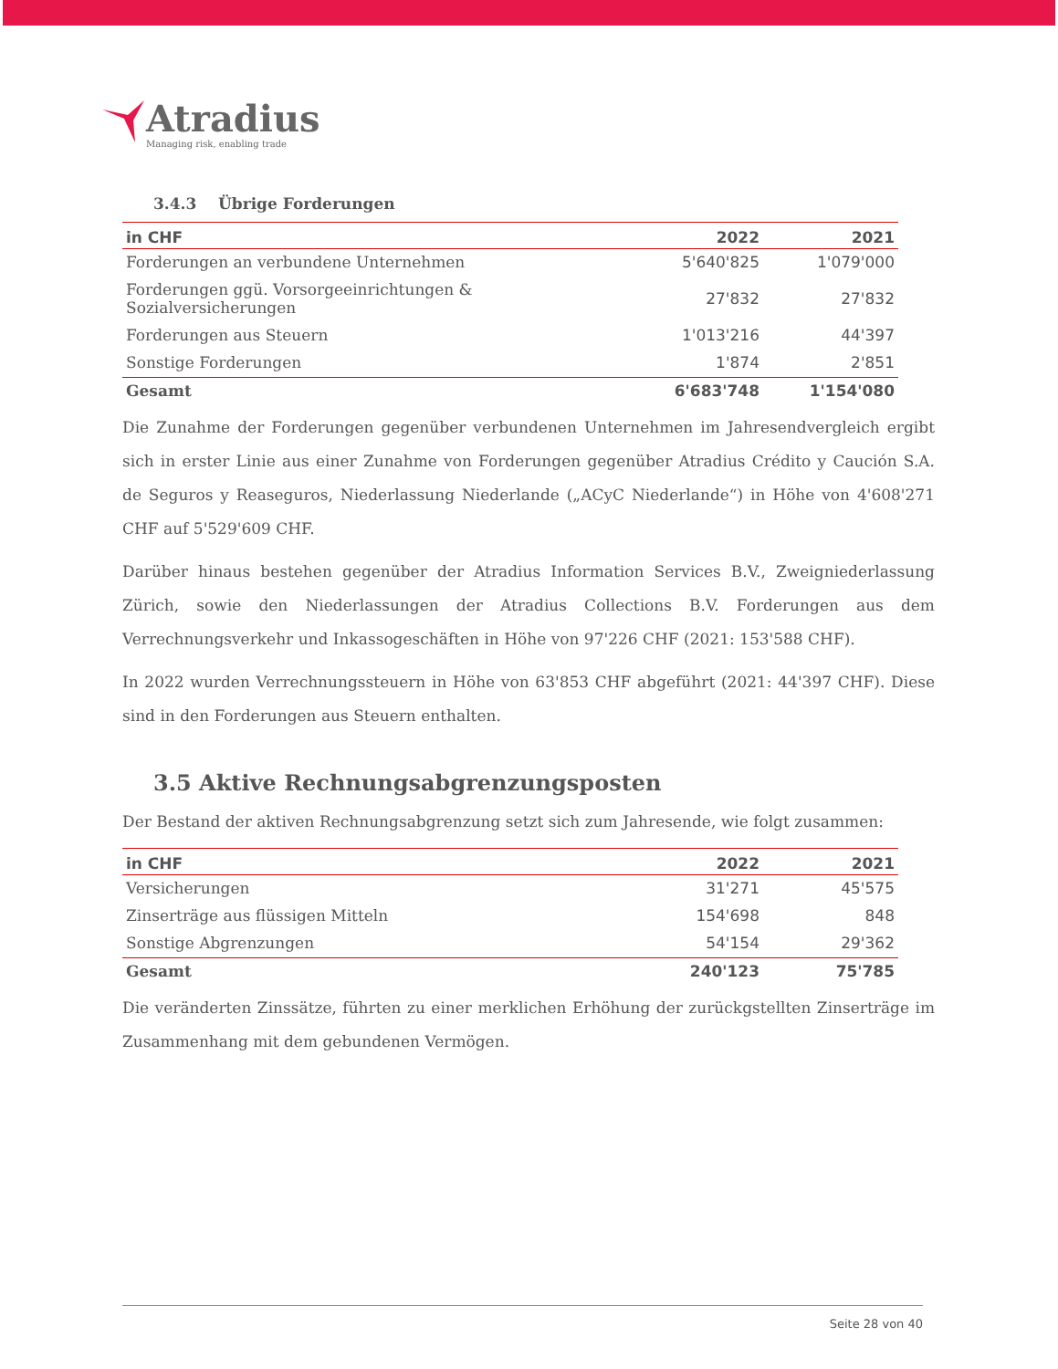Atradius
Managing risk, enabling trade
3.4.3 Übrige Forderungen
| in CHF | 2022 | 2021 |
| --- | --- | --- |
| Forderungen an verbundene Unternehmen | 5'640'825 | 1'079'000 |
| Forderungen ggü. Vorsorgeeinrichtungen & Sozialversicherungen | 27'832 | 27'832 |
| Forderungen aus Steuern | 1'013'216 | 44'397 |
| Sonstige Forderungen | 1'874 | 2'851 |
| Gesamt | 6'683'748 | 1'154'080 |
Die Zunahme der Forderungen gegenüber verbundenen Unternehmen im Jahresendvergleich ergibt sich in erster Linie aus einer Zunahme von Forderungen gegenüber Atradius Crédito y Caución S.A. de Seguros y Reaseguros, Niederlassung Niederlande („ACyC Niederlande“) in Höhe von 4'608'271 CHF auf 5'529'609 CHF.
Darüber hinaus bestehen gegenüber der Atradius Information Services B.V., Zweigniederlassung Zürich, sowie den Niederlassungen der Atradius Collections B.V. Forderungen aus dem Verrechnungsverkehr und Inkassogeschäften in Höhe von 97'226 CHF (2021: 153'588 CHF).
In 2022 wurden Verrechnungssteuern in Höhe von 63'853 CHF abgeführt (2021: 44'397 CHF). Diese sind in den Forderungen aus Steuern enthalten.
3.5 Aktive Rechnungsabgrenzungsposten
Der Bestand der aktiven Rechnungsabgrenzung setzt sich zum Jahresende, wie folgt zusammen:
| in CHF | 2022 | 2021 |
| --- | --- | --- |
| Versicherungen | 31'271 | 45'575 |
| Zinserträge aus flüssigen Mitteln | 154'698 | 848 |
| Sonstige Abgrenzungen | 54'154 | 29'362 |
| Gesamt | 240'123 | 75'785 |
Die veränderten Zinssätze, führten zu einer merklichen Erhöhung der zurückgstellten Zinserträge im Zusammenhang mit dem gebundenen Vermögen.
Seite 28 von 40